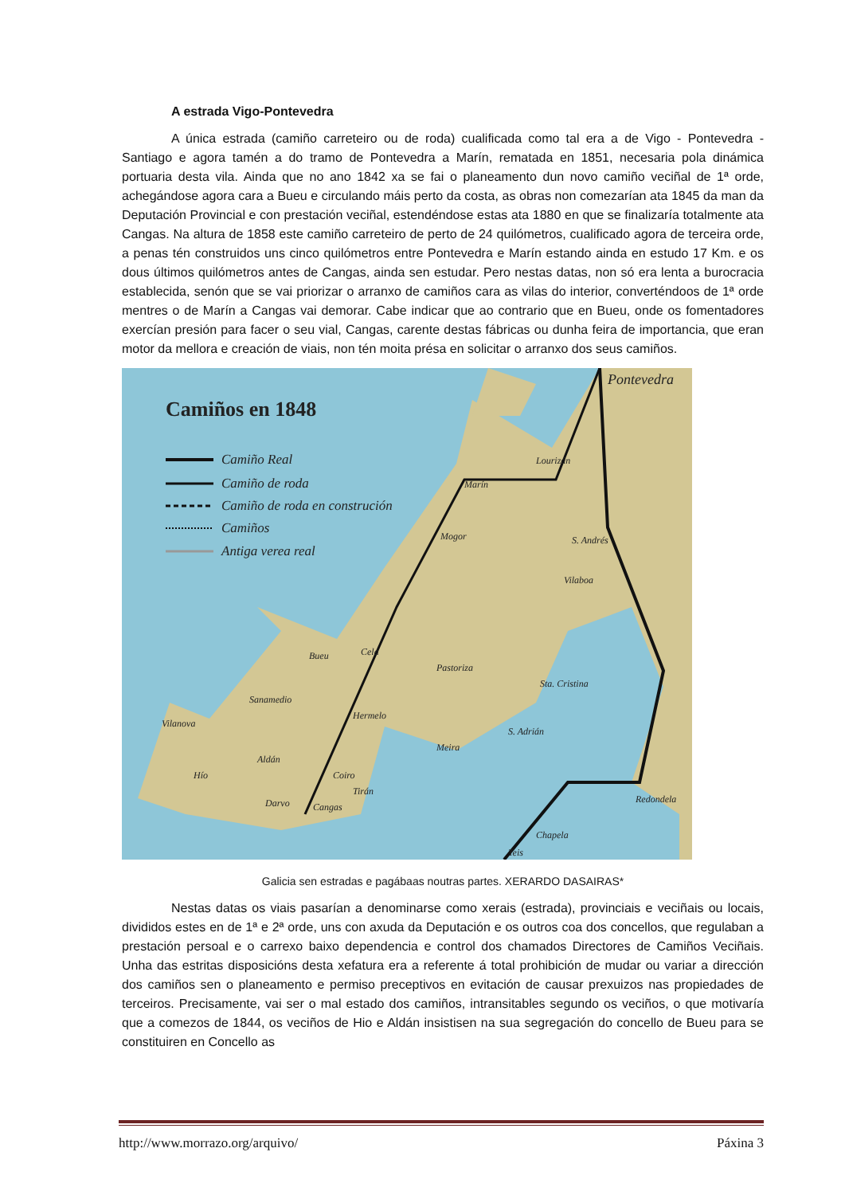A estrada Vigo-Pontevedra
A única estrada (camiño carreteiro ou de roda) cualificada como tal era a de Vigo - Pontevedra - Santiago e agora tamén a do tramo de Pontevedra a Marín, rematada en 1851, necesaria pola dinámica portuaria desta vila. Ainda que no ano 1842 xa se fai o planeamento dun novo camiño veciñal de 1ª orde, achegándose agora cara a Bueu e circulando máis perto da costa, as obras non comezarían ata 1845 da man da Deputación Provincial e con prestación veciñal, estendéndose estas ata 1880 en que se finalizaría totalmente ata Cangas. Na altura de 1858 este camiño carreteiro de perto de 24 quilómetros, cualificado agora de terceira orde, a penas tén construidos uns cinco quilómetros entre Pontevedra e Marín estando ainda en estudo 17 Km. e os dous últimos quilómetros antes de Cangas, ainda sen estudar. Pero nestas datas, non só era lenta a burocracia establecida, senón que se vai priorizar o arranxo de camiños cara as vilas do interior, converténdoos de 1ª orde mentres o de Marín a Cangas vai demorar. Cabe indicar que ao contrario que en Bueu, onde os fomentadores exercían presión para facer o seu vial, Cangas, carente destas fábricas ou dunha feira de importancia, que eran motor da mellora e creación de viais, non tén moita présa en solicitar o arranxo dos seus camiños.
Camiños en 1848
Camiño Real
Camiño de roda
Camiño de roda en construción
Camiños
Antiga verea real
Pontevedra
Lourizán
Marín
Mogor
S. Andrés
Vilaboa
Bueu
Cela
Pastoriza
Sta. Cristina
Sanamedio
Hermelo
S. Adrián
Meira
Aldán
Hío
Coiro
Tirán
Cangas
Darvo
Redondela
Chapela
Teis
Vilanova
Galicia sen estradas e pagábaas noutras partes. XERARDO DASAIRAS*
Nestas datas os viais pasarían a denominarse como xerais (estrada), provinciais e veciñais ou locais, divididos estes en de 1ª e 2ª orde, uns con axuda da Deputación e os outros coa dos concellos, que regulaban a prestación persoal e o carrexo baixo dependencia e control dos chamados Directores de Camiños Veciñais. Unha das estritas disposicións desta xefatura era a referente á total prohibición de mudar ou variar a dirección dos camiños sen o planeamento e permiso preceptivos en evitación de causar prexuizos nas propiedades de terceiros. Precisamente, vai ser o mal estado dos camiños, intransitables segundo os veciños, o que motivaría que a comezos de 1844, os veciños de Hio e Aldán insistisen na sua segregación do concello de Bueu para se constituiren en Concello as
http://www.morrazo.org/arquivo/ Páxina 3